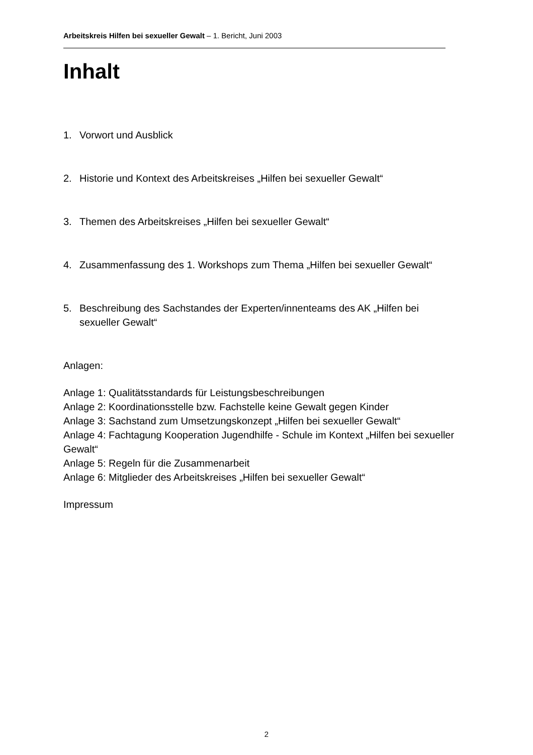Arbeitskreis Hilfen bei sexueller Gewalt – 1. Bericht, Juni 2003
Inhalt
1. Vorwort und Ausblick
2. Historie und Kontext des Arbeitskreises „Hilfen bei sexueller Gewalt“
3. Themen des Arbeitskreises „Hilfen bei sexueller Gewalt“
4. Zusammenfassung des 1. Workshops zum Thema „Hilfen bei sexueller Gewalt“
5. Beschreibung des Sachstandes der Experten/innenteams des AK „Hilfen bei sexueller Gewalt“
Anlagen:
Anlage 1: Qualitätsstandards für Leistungsbeschreibungen
Anlage 2: Koordinationsstelle bzw. Fachstelle keine Gewalt gegen Kinder
Anlage 3: Sachstand zum Umsetzungskonzept „Hilfen bei sexueller Gewalt“
Anlage 4: Fachtagung Kooperation Jugendhilfe - Schule im Kontext „Hilfen bei sexueller Gewalt“
Anlage 5: Regeln für die Zusammenarbeit
Anlage 6: Mitglieder des Arbeitskreises „Hilfen bei sexueller Gewalt“
Impressum
2